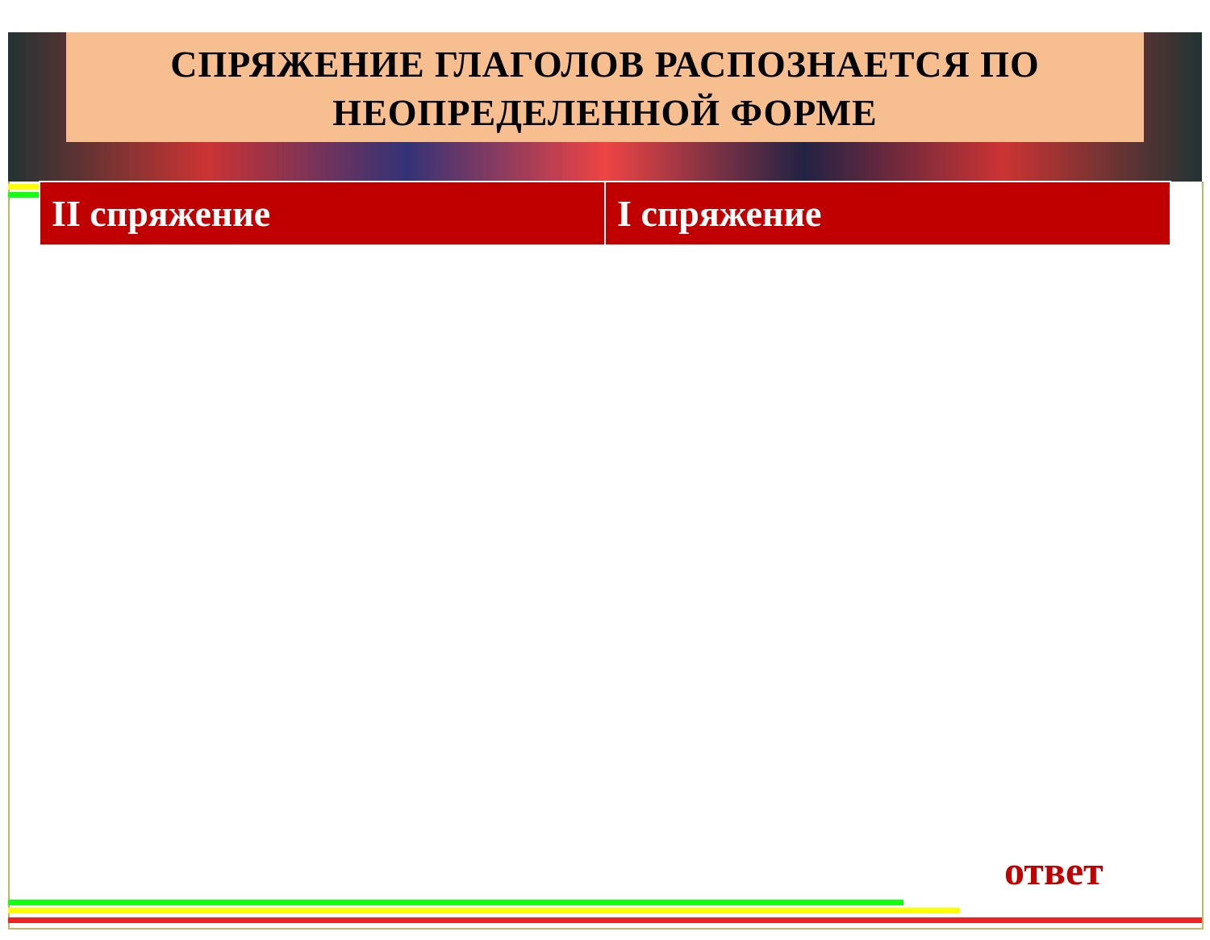СПРЯЖЕНИЕ ГЛАГОЛОВ РАСПОЗНАЕТСЯ ПО
НЕОПРЕДЕЛЕННОЙ ФОРМЕ
| II спряжение | I спряжение |
| --- | --- |
ответ